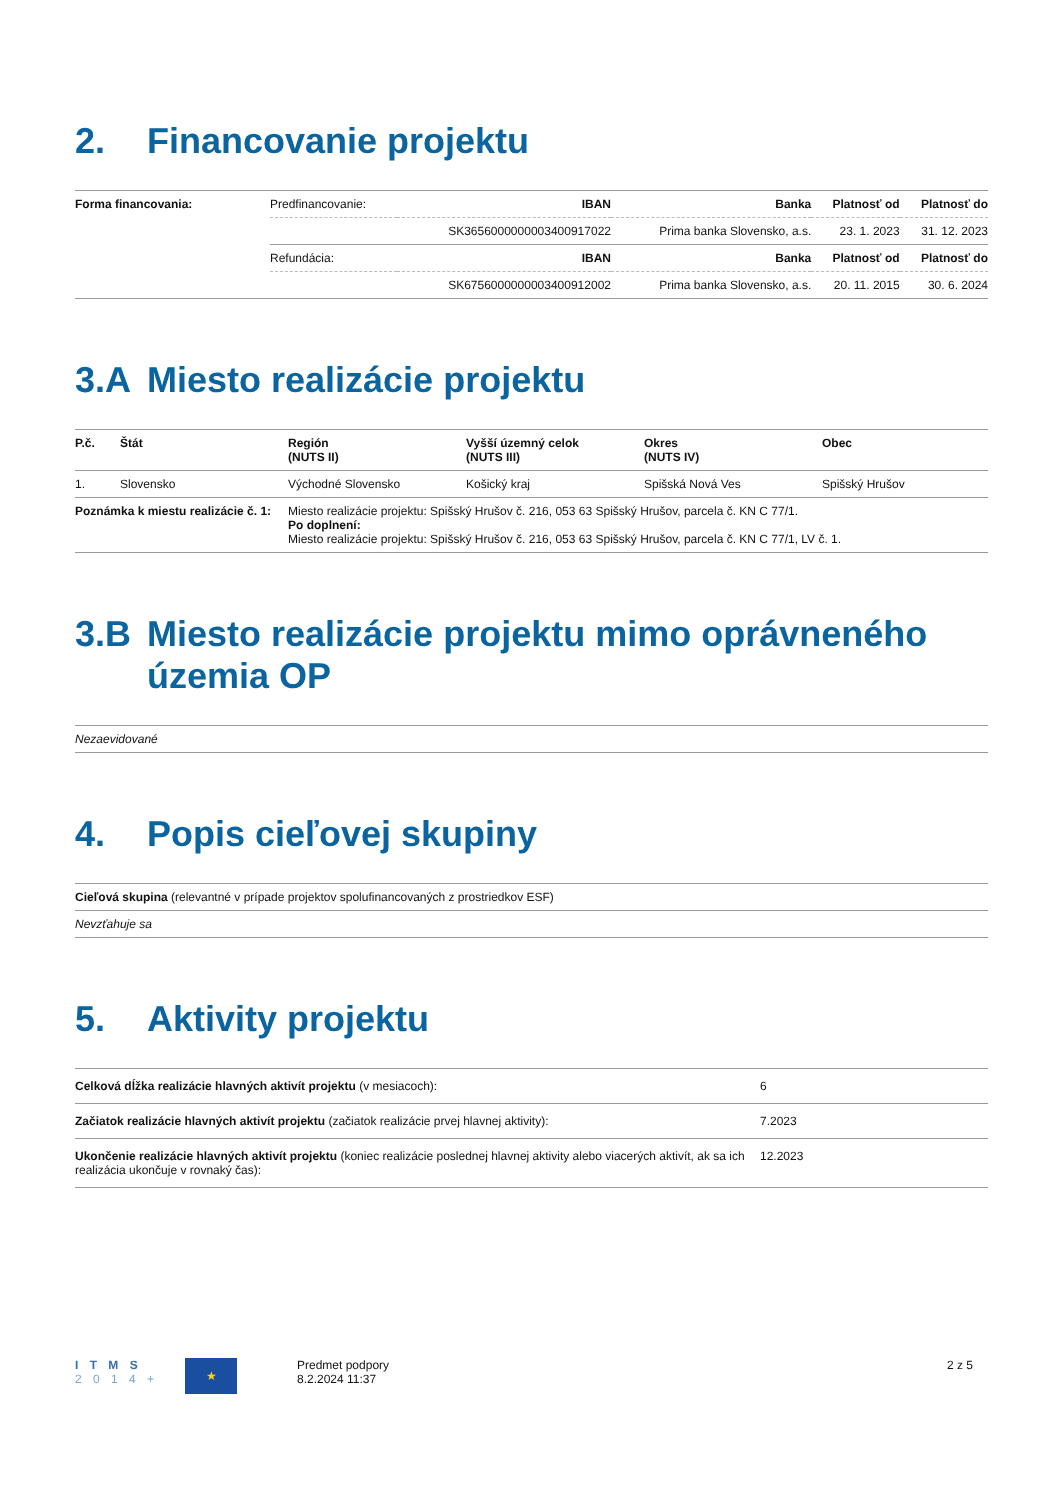2. Financovanie projektu
| Forma financovania: | Predfinancovanie: | IBAN | Banka | Platnosť od | Platnosť do |
| | | SK3656000000003400917022 | Prima banka Slovensko, a.s. | 23. 1. 2023 | 31. 12. 2023 |
| | Refundácia: | IBAN | Banka | Platnosť od | Platnosť do |
| | | SK6756000000003400912002 | Prima banka Slovensko, a.s. | 20. 11. 2015 | 30. 6. 2024 |
3.A Miesto realizácie projektu
| P.č. | Štát | Región (NUTS II) | Vyšší územný celok (NUTS III) | Okres (NUTS IV) | Obec |
| --- | --- | --- | --- | --- | --- |
| 1. | Slovensko | Východné Slovensko | Košický kraj | Spišská Nová Ves | Spišský Hrušov |
| Poznámka k miestu realizácie č. 1: | | Miesto realizácie projektu: Spišský Hrušov č. 216, 053 63 Spišský Hrušov, parcela č. KN C 77/1. Po doplnení: Miesto realizácie projektu: Spišský Hrušov č. 216, 053 63 Spišský Hrušov, parcela č. KN C 77/1, LV č. 1. | | | |
3.B Miesto realizácie projektu mimo oprávneného územia OP
| Nezaevidované |
4. Popis cieľovej skupiny
| Cieľová skupina (relevantné v prípade projektov spolufinancovaných z prostriedkov ESF) |
| Nevzťahuje sa |
5. Aktivity projektu
| Celková dĺžka realizácie hlavných aktivít projektu (v mesiacoch): | 6 |
| Začiatok realizácie hlavných aktivít projektu (začiatok realizácie prvej hlavnej aktivity): | 7.2023 |
| Ukončenie realizácie hlavných aktivít projektu (koniec realizácie poslednej hlavnej aktivity alebo viacerých aktivít, ak sa ich realizácia ukončuje v rovnaký čas): | 12.2023 |
I T M S
2 0 1 4 +
★
Predmet podpory
8.2.2024 11:37
2 z 5